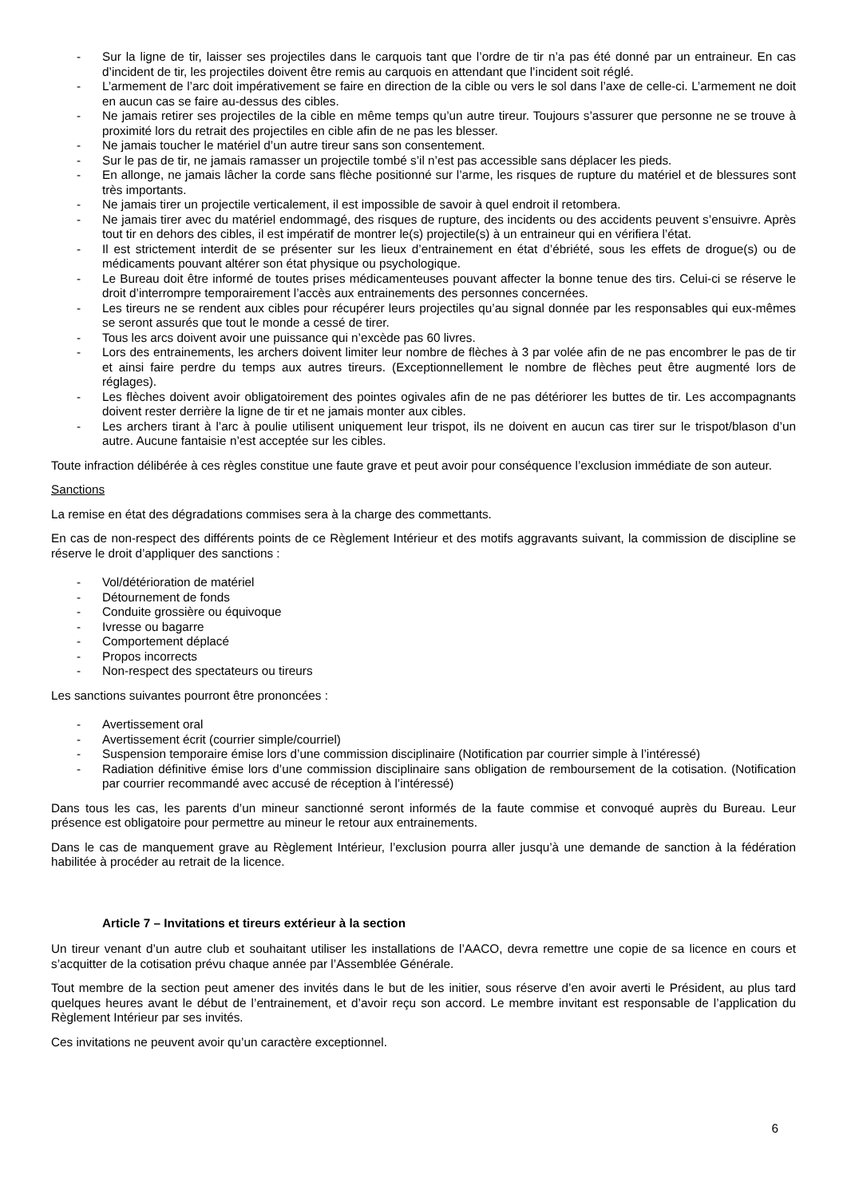- Sur la ligne de tir, laisser ses projectiles dans le carquois tant que l’ordre de tir n’a pas été donné par un entraineur. En cas d’incident de tir, les projectiles doivent être remis au carquois en attendant que l’incident soit réglé.
- L’armement de l’arc doit impérativement se faire en direction de la cible ou vers le sol dans l’axe de celle-ci. L’armement ne doit en aucun cas se faire au-dessus des cibles.
- Ne jamais retirer ses projectiles de la cible en même temps qu’un autre tireur. Toujours s’assurer que personne ne se trouve à proximité lors du retrait des projectiles en cible afin de ne pas les blesser.
- Ne jamais toucher le matériel d’un autre tireur sans son consentement.
- Sur le pas de tir, ne jamais ramasser un projectile tombé s’il n’est pas accessible sans déplacer les pieds.
- En allonge, ne jamais lâcher la corde sans flèche positionné sur l’arme, les risques de rupture du matériel et de blessures sont très importants.
- Ne jamais tirer un projectile verticalement, il est impossible de savoir à quel endroit il retombera.
- Ne jamais tirer avec du matériel endommagé, des risques de rupture, des incidents ou des accidents peuvent s’ensuivre. Après tout tir en dehors des cibles, il est impératif de montrer le(s) projectile(s) à un entraineur qui en vérifiera l’état.
- Il est strictement interdit de se présenter sur les lieux d’entrainement en état d’ébriété, sous les effets de drogue(s) ou de médicaments pouvant altérer son état physique ou psychologique.
- Le Bureau doit être informé de toutes prises médicamenteuses pouvant affecter la bonne tenue des tirs. Celui-ci se réserve le droit d’interrompre temporairement l’accès aux entrainements des personnes concernées.
- Les tireurs ne se rendent aux cibles pour récupérer leurs projectiles qu’au signal donnée par les responsables qui eux-mêmes se seront assurés que tout le monde a cessé de tirer.
- Tous les arcs doivent avoir une puissance qui n’excède pas 60 livres.
- Lors des entrainements, les archers doivent limiter leur nombre de flèches à 3 par volée afin de ne pas encombrer le pas de tir et ainsi faire perdre du temps aux autres tireurs. (Exceptionnellement le nombre de flèches peut être augmenté lors de réglages).
- Les flèches doivent avoir obligatoirement des pointes ogivales afin de ne pas détériorer les buttes de tir. Les accompagnants doivent rester derrière la ligne de tir et ne jamais monter aux cibles.
- Les archers tirant à l’arc à poulie utilisent uniquement leur trispot, ils ne doivent en aucun cas tirer sur le trispot/blason d’un autre. Aucune fantaisie n’est acceptée sur les cibles.
Toute infraction délibérée à ces règles constitue une faute grave et peut avoir pour conséquence l’exclusion immédiate de son auteur.
Sanctions
La remise en état des dégradations commises sera à la charge des commettants.
En cas de non-respect des différents points de ce Règlement Intérieur et des motifs aggravants suivant, la commission de discipline se réserve le droit d’appliquer des sanctions :
- Vol/détérioration de matériel
- Détournement de fonds
- Conduite grossière ou équivoque
- Ivresse ou bagarre
- Comportement déplacé
- Propos incorrects
- Non-respect des spectateurs ou tireurs
Les sanctions suivantes pourront être prononcées :
- Avertissement oral
- Avertissement écrit (courrier simple/courriel)
- Suspension temporaire émise lors d’une commission disciplinaire (Notification par courrier simple à l’intéressé)
- Radiation définitive émise lors d’une commission disciplinaire sans obligation de remboursement de la cotisation. (Notification par courrier recommandé avec accusé de réception à l’intéressé)
Dans tous les cas, les parents d’un mineur sanctionné seront informés de la faute commise et convoqué auprès du Bureau. Leur présence est obligatoire pour permettre au mineur le retour aux entrainements.
Dans le cas de manquement grave au Règlement Intérieur, l’exclusion pourra aller jusqu’à une demande de sanction à la fédération habilitée à procéder au retrait de la licence.
Article 7 – Invitations et tireurs extérieur à la section
Un tireur venant d’un autre club et souhaitant utiliser les installations de l’AACO, devra remettre une copie de sa licence en cours et s’acquitter de la cotisation prévu chaque année par l’Assemblée Générale.
Tout membre de la section peut amener des invités dans le but de les initier, sous réserve d’en avoir averti le Président, au plus tard quelques heures avant le début de l’entrainement, et d’avoir reçu son accord. Le membre invitant est responsable de l’application du Règlement Intérieur par ses invités.
Ces invitations ne peuvent avoir qu’un caractère exceptionnel.
6